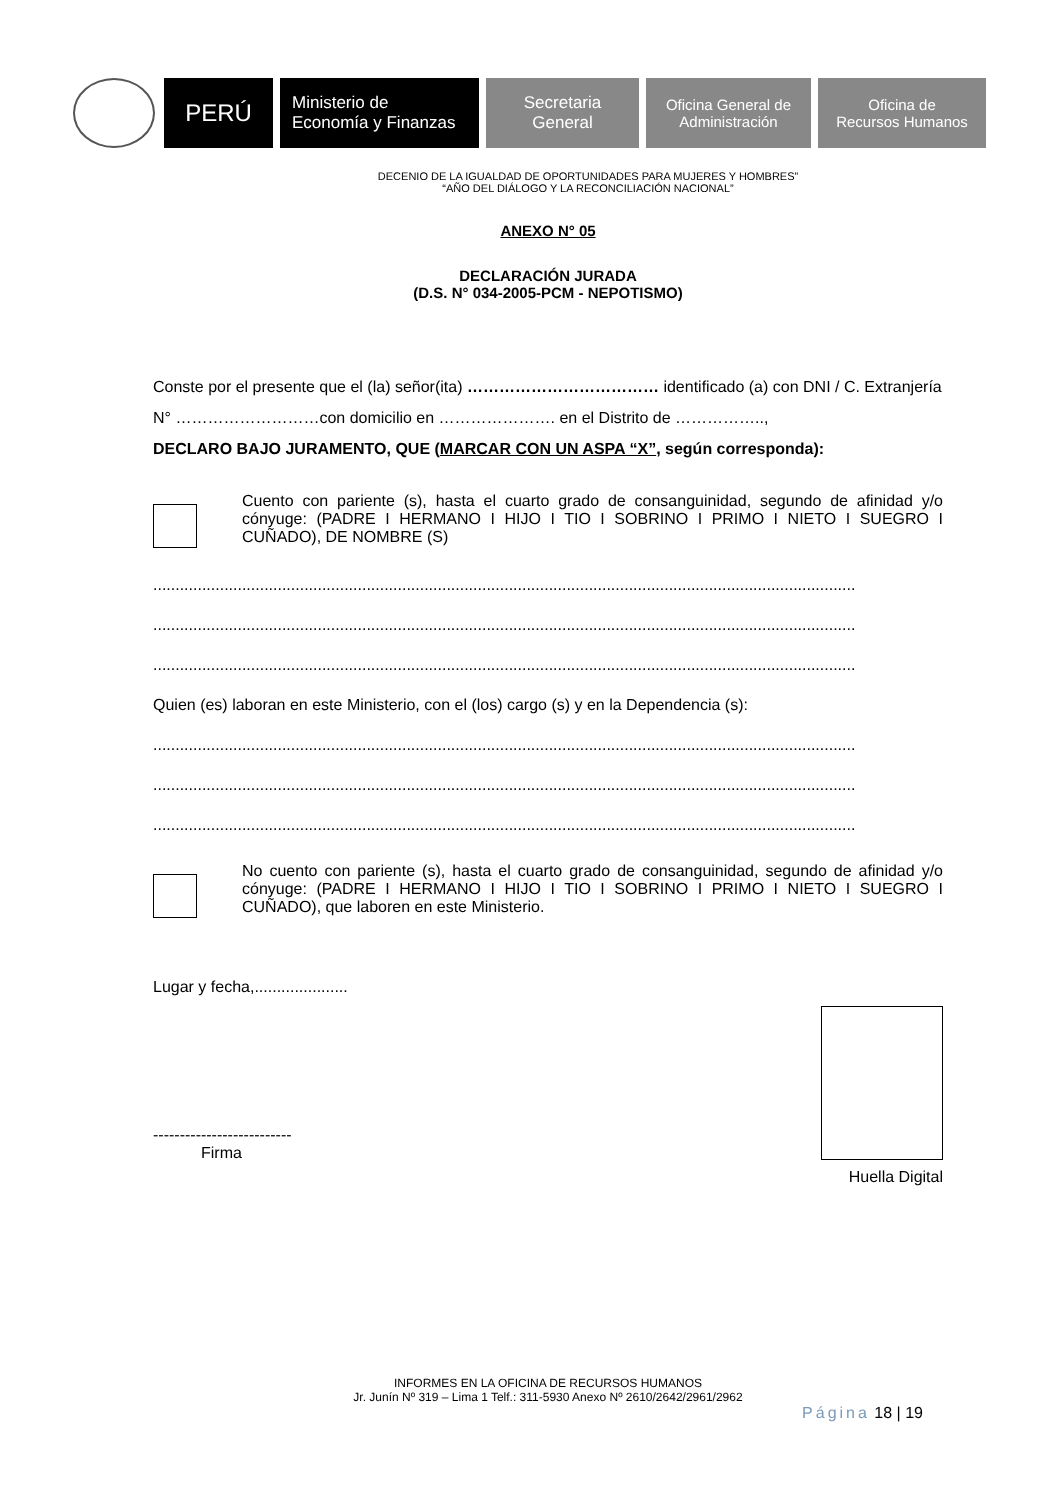PERÚ
Ministerio de
Economía y Finanzas
Secretaria
General
Oficina General de
Administración
Oficina de
Recursos Humanos
DECENIO DE LA IGUALDAD DE OPORTUNIDADES PARA MUJERES Y HOMBRES”
“AÑO DEL DIÁLOGO Y LA RECONCILIACIÓN NACIONAL”
ANEXO N° 05
DECLARACIÓN JURADA
(D.S. N° 034-2005-PCM - NEPOTISMO)
Conste por el presente que el (la) señor(ita) ……………………………… identificado (a) con DNI / C. Extranjería N° ………………………con domicilio en …………………. en el Distrito de ……………..,
DECLARO BAJO JURAMENTO, QUE (MARCAR CON UN ASPA “X”, según corresponda):
Cuento con pariente (s), hasta el cuarto grado de consanguinidad, segundo de afinidad y/o cónyuge: (PADRE I HERMANO I HIJO I TIO I SOBRINO I PRIMO I NIETO I SUEGRO I CUÑADO), DE NOMBRE (S)
..............................................................................................................................................................
..............................................................................................................................................................
..............................................................................................................................................................
Quien (es) laboran en este Ministerio, con el (los) cargo (s) y en la Dependencia (s):
..............................................................................................................................................................
..............................................................................................................................................................
..............................................................................................................................................................
No cuento con pariente (s), hasta el cuarto grado de consanguinidad, segundo de afinidad y/o cónyuge: (PADRE I HERMANO I HIJO I TIO I SOBRINO I PRIMO I NIETO I SUEGRO I CUÑADO), que laboren en este Ministerio.
Lugar y fecha,.....................
--------------------------
Firma
Huella Digital
INFORMES EN LA OFICINA DE RECURSOS HUMANOS
Jr. Junín Nº 319 – Lima 1 Telf.: 311-5930 Anexo Nº 2610/2642/2961/2962
Página 18 | 19